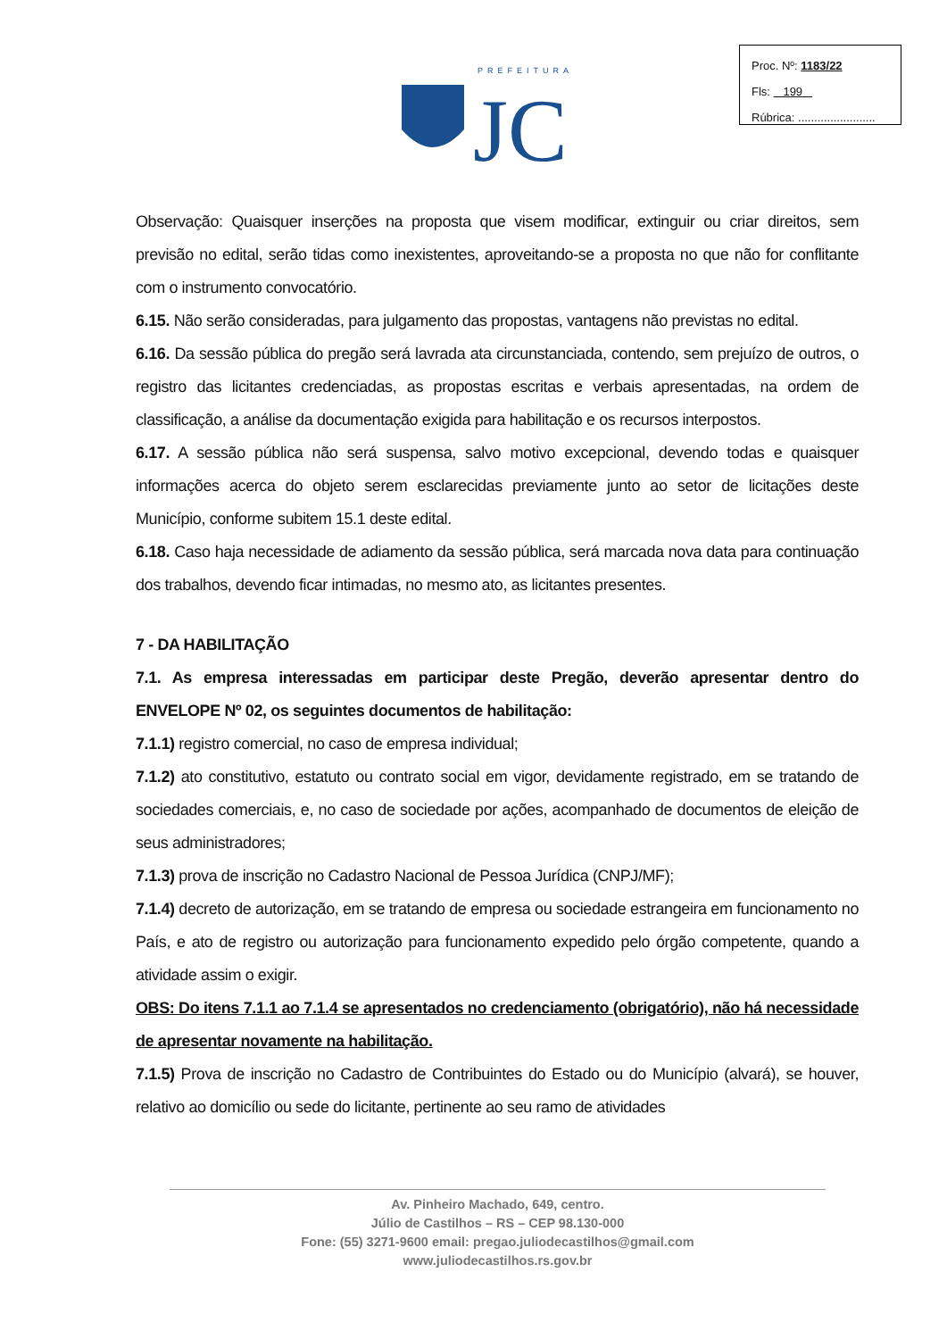PREFEITURA
JC
Proc. Nº: 1183/22
Fls: 199
Rúbrica: ........................
Observação: Quaisquer inserções na proposta que visem modificar, extinguir ou criar direitos, sem previsão no edital, serão tidas como inexistentes, aproveitando-se a proposta no que não for conflitante com o instrumento convocatório.
6.15. Não serão consideradas, para julgamento das propostas, vantagens não previstas no edital.
6.16. Da sessão pública do pregão será lavrada ata circunstanciada, contendo, sem prejuízo de outros, o registro das licitantes credenciadas, as propostas escritas e verbais apresentadas, na ordem de classificação, a análise da documentação exigida para habilitação e os recursos interpostos.
6.17. A sessão pública não será suspensa, salvo motivo excepcional, devendo todas e quaisquer informações acerca do objeto serem esclarecidas previamente junto ao setor de licitações deste Município, conforme subitem 15.1 deste edital.
6.18. Caso haja necessidade de adiamento da sessão pública, será marcada nova data para continuação dos trabalhos, devendo ficar intimadas, no mesmo ato, as licitantes presentes.
7 - DA HABILITAÇÃO
7.1. As empresa interessadas em participar deste Pregão, deverão apresentar dentro do ENVELOPE Nº 02, os seguintes documentos de habilitação:
7.1.1) registro comercial, no caso de empresa individual;
7.1.2) ato constitutivo, estatuto ou contrato social em vigor, devidamente registrado, em se tratando de sociedades comerciais, e, no caso de sociedade por ações, acompanhado de documentos de eleição de seus administradores;
7.1.3) prova de inscrição no Cadastro Nacional de Pessoa Jurídica (CNPJ/MF);
7.1.4) decreto de autorização, em se tratando de empresa ou sociedade estrangeira em funcionamento no País, e ato de registro ou autorização para funcionamento expedido pelo órgão competente, quando a atividade assim o exigir.
OBS: Do itens 7.1.1 ao 7.1.4 se apresentados no credenciamento (obrigatório), não há necessidade de apresentar novamente na habilitação.
7.1.5) Prova de inscrição no Cadastro de Contribuintes do Estado ou do Município (alvará), se houver, relativo ao domicílio ou sede do licitante, pertinente ao seu ramo de atividades
Av. Pinheiro Machado, 649, centro.
Júlio de Castilhos – RS – CEP 98.130-000
Fone: (55) 3271-9600 email: pregao.juliodecastilhos@gmail.com
www.juliodecastilhos.rs.gov.br